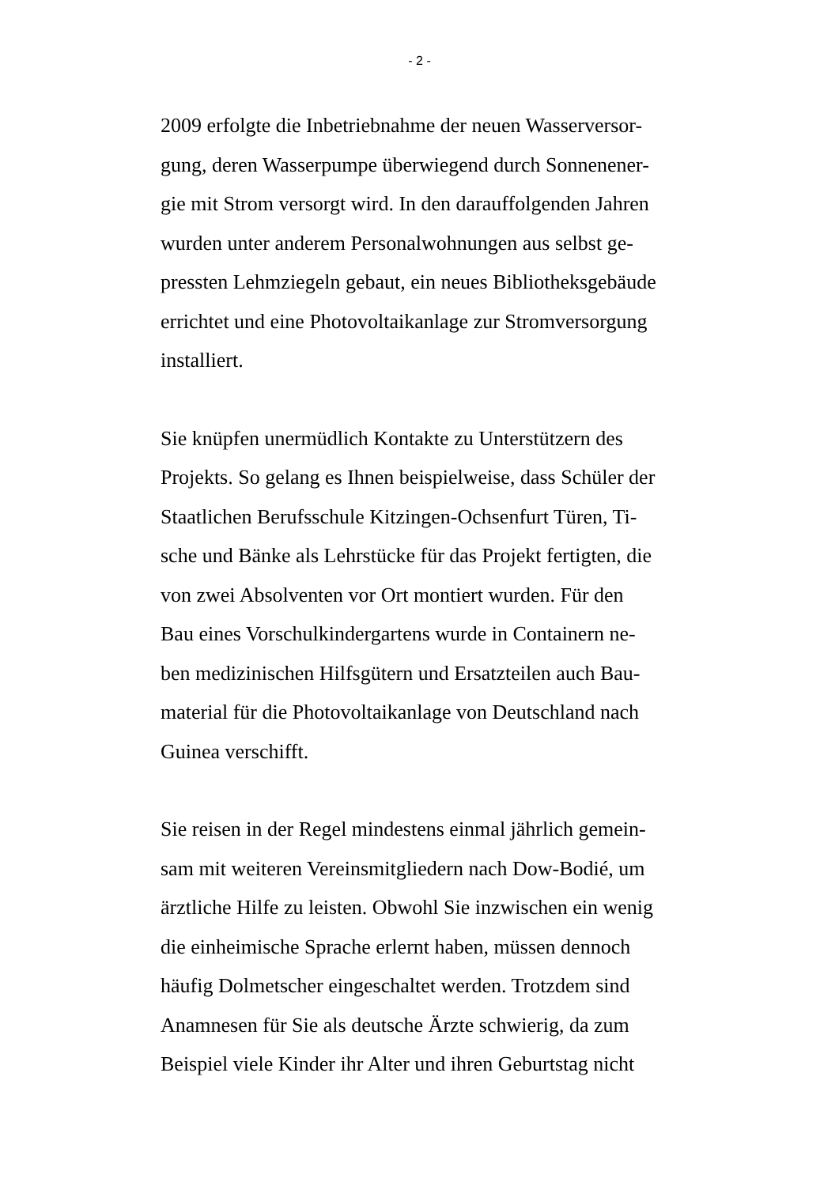- 2 -
2009 erfolgte die Inbetriebnahme der neuen Wasserversor-
gung, deren Wasserpumpe überwiegend durch Sonnenener-
gie mit Strom versorgt wird. In den darauffolgenden Jahren
wurden unter anderem Personalwohnungen aus selbst ge-
pressten Lehmziegeln gebaut, ein neues Bibliotheksgebäude
errichtet und eine Photovoltaikanlage zur Stromversorgung
installiert.
Sie knüpfen unermüdlich Kontakte zu Unterstützern des
Projekts. So gelang es Ihnen beispielweise, dass Schüler der
Staatlichen Berufsschule Kitzingen-Ochsenfurt Türen, Ti-
sche und Bänke als Lehrstücke für das Projekt fertigten, die
von zwei Absolventen vor Ort montiert wurden. Für den
Bau eines Vorschulkindergartens wurde in Containern ne-
ben medizinischen Hilfsgütern und Ersatzteilen auch Bau-
material für die Photovoltaikanlage von Deutschland nach
Guinea verschifft.
Sie reisen in der Regel mindestens einmal jährlich gemein-
sam mit weiteren Vereinsmitgliedern nach Dow-Bodié, um
ärztliche Hilfe zu leisten. Obwohl Sie inzwischen ein wenig
die einheimische Sprache erlernt haben, müssen dennoch
häufig Dolmetscher eingeschaltet werden. Trotzdem sind
Anamnesen für Sie als deutsche Ärzte schwierig, da zum
Beispiel viele Kinder ihr Alter und ihren Geburtstag nicht